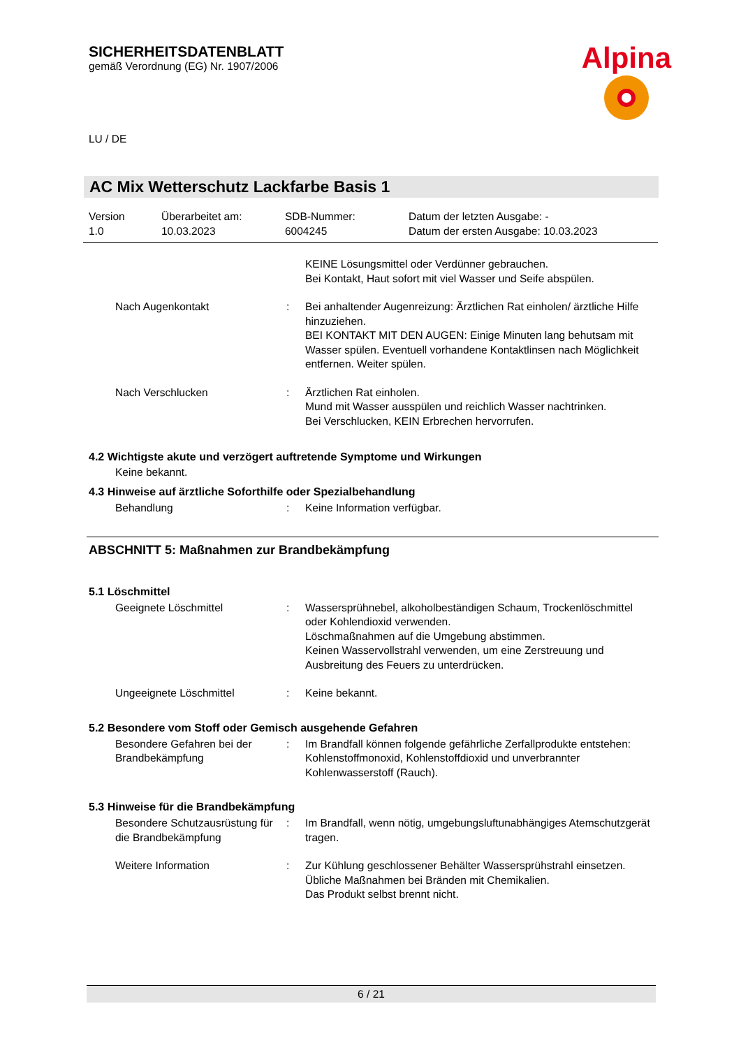SICHERHEITSDATENBLATT
gemäß Verordnung (EG) Nr. 1907/2006
Alpina
LU / DE
AC Mix Wetterschutz Lackfarbe Basis 1
Version
1.0
Überarbeitet am:
10.03.2023
SDB-Nummer:
6004245
Datum der letzten Ausgabe: -
Datum der ersten Ausgabe: 10.03.2023
| | | KEINE Lösungsmittel oder Verdünner gebrauchen. Bei Kontakt, Haut sofort mit viel Wasser und Seife abspülen. |
| Nach Augenkontakt | : | Bei anhaltender Augenreizung: Ärztlichen Rat einholen/ ärztliche Hilfe hinzuziehen. BEI KONTAKT MIT DEN AUGEN: Einige Minuten lang behutsam mit Wasser spülen. Eventuell vorhandene Kontaktlinsen nach Möglichkeit entfernen. Weiter spülen. |
| Nach Verschlucken | : | Ärztlichen Rat einholen. Mund mit Wasser ausspülen und reichlich Wasser nachtrinken. Bei Verschlucken, KEIN Erbrechen hervorrufen. |
4.2 Wichtigste akute und verzögert auftretende Symptome und Wirkungen
Keine bekannt.
4.3 Hinweise auf ärztliche Soforthilfe oder Spezialbehandlung
| Behandlung | : | Keine Information verfügbar. |
ABSCHNITT 5: Maßnahmen zur Brandbekämpfung
5.1 Löschmittel
| Geeignete Löschmittel | : | Wassersprühnebel, alkoholbeständigen Schaum, Trockenlöschmittel oder Kohlendioxid verwenden. Löschmaßnahmen auf die Umgebung abstimmen. Keinen Wasservollstrahl verwenden, um eine Zerstreuung und Ausbreitung des Feuers zu unterdrücken. |
| Ungeeignete Löschmittel | : | Keine bekannt. |
5.2 Besondere vom Stoff oder Gemisch ausgehende Gefahren
| Besondere Gefahren bei der Brandbekämpfung | : | Im Brandfall können folgende gefährliche Zerfallprodukte entstehen: Kohlenstoffmonoxid, Kohlenstoffdioxid und unverbrannter Kohlenwasserstoff (Rauch). |
5.3 Hinweise für die Brandbekämpfung
| Besondere Schutzausrüstung für die Brandbekämpfung | : | Im Brandfall, wenn nötig, umgebungsluftunabhängiges Atemschutzgerät tragen. |
| Weitere Information | : | Zur Kühlung geschlossener Behälter Wassersprühstrahl einsetzen. Übliche Maßnahmen bei Bränden mit Chemikalien. Das Produkt selbst brennt nicht. |
6 / 21